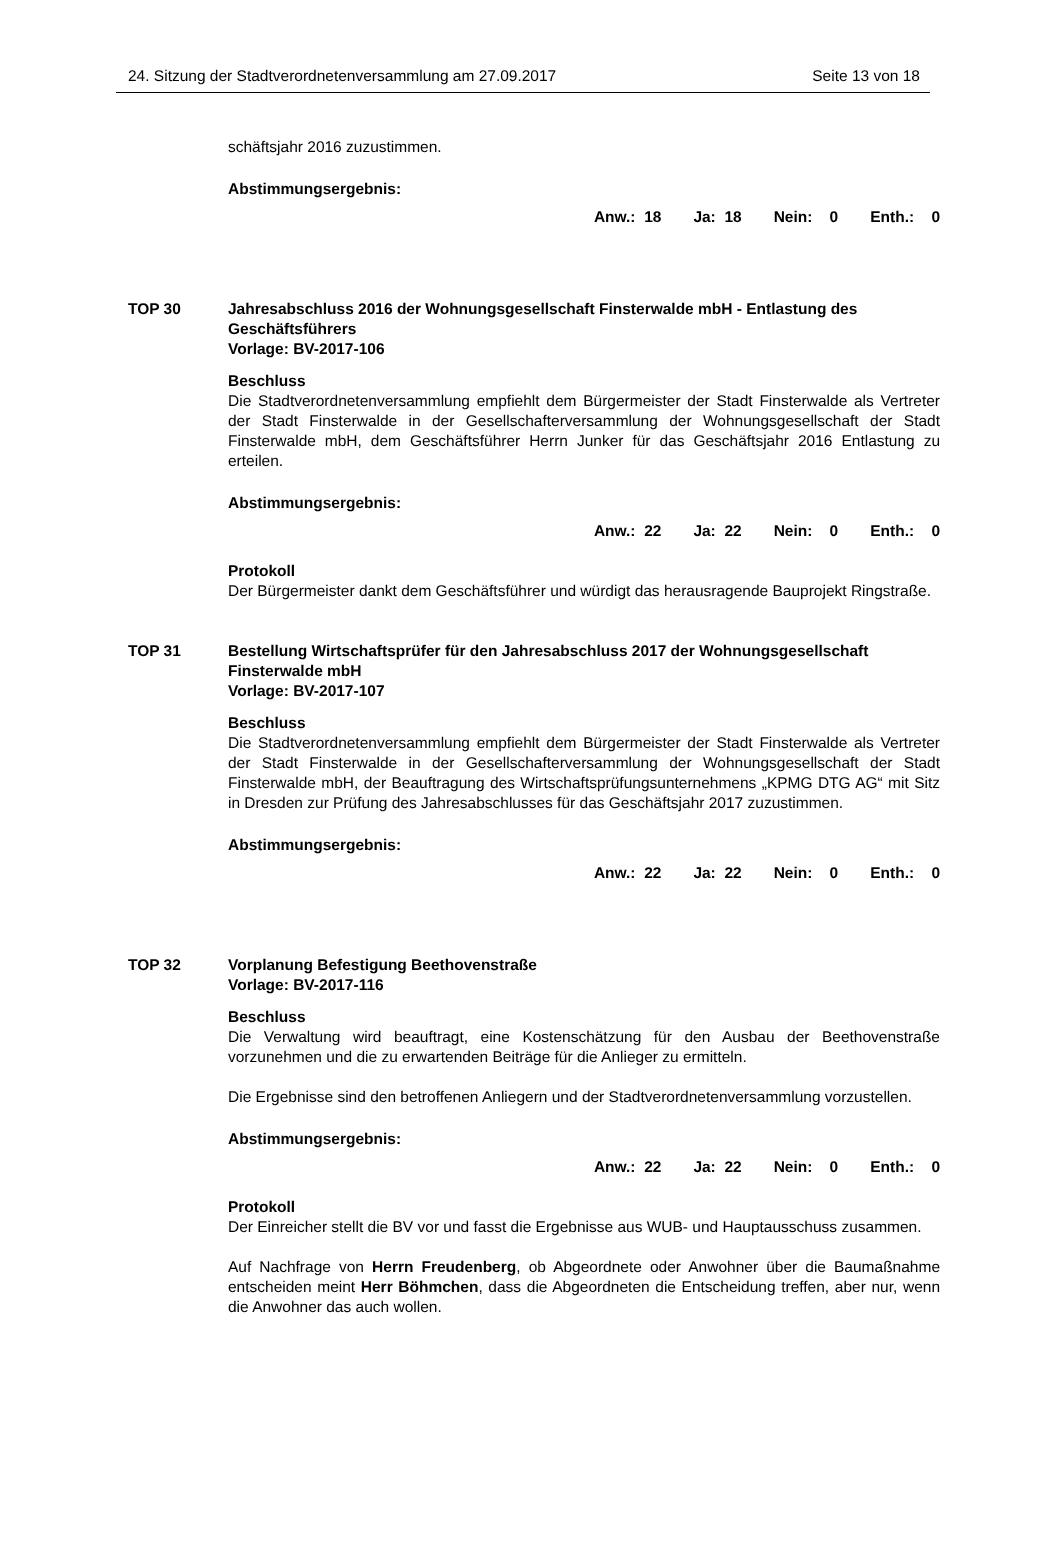24. Sitzung der Stadtverordnetenversammlung am 27.09.2017 Seite 13 von 18
schäftsjahr 2016 zuzustimmen.
Abstimmungsergebnis:
Anw.: 18 Ja: 18 Nein: 0 Enth.: 0
TOP 30 Jahresabschluss 2016 der Wohnungsgesellschaft Finsterwalde mbH - Entlastung des Geschäftsführers
Vorlage: BV-2017-106
Beschluss
Die Stadtverordnetenversammlung empfiehlt dem Bürgermeister der Stadt Finsterwalde als Vertreter der Stadt Finsterwalde in der Gesellschafterversammlung der Wohnungsgesellschaft der Stadt Finsterwalde mbH, dem Geschäftsführer Herrn Junker für das Geschäftsjahr 2016 Entlastung zu erteilen.
Abstimmungsergebnis:
Anw.: 22 Ja: 22 Nein: 0 Enth.: 0
Protokoll
Der Bürgermeister dankt dem Geschäftsführer und würdigt das herausragende Bauprojekt Ringstraße.
TOP 31 Bestellung Wirtschaftsprüfer für den Jahresabschluss 2017 der Wohnungsgesellschaft Finsterwalde mbH
Vorlage: BV-2017-107
Beschluss
Die Stadtverordnetenversammlung empfiehlt dem Bürgermeister der Stadt Finsterwalde als Vertreter der Stadt Finsterwalde in der Gesellschafterversammlung der Wohnungsgesellschaft der Stadt Finsterwalde mbH, der Beauftragung des Wirtschaftsprüfungsunternehmens „KPMG DTG AG“ mit Sitz in Dresden zur Prüfung des Jahresabschlusses für das Geschäftsjahr 2017 zuzustimmen.
Abstimmungsergebnis:
Anw.: 22 Ja: 22 Nein: 0 Enth.: 0
TOP 32 Vorplanung Befestigung Beethovenstraße
Vorlage: BV-2017-116
Beschluss
Die Verwaltung wird beauftragt, eine Kostenschätzung für den Ausbau der Beethovenstraße vorzunehmen und die zu erwartenden Beiträge für die Anlieger zu ermitteln.
Die Ergebnisse sind den betroffenen Anliegern und der Stadtverordnetenversammlung vorzustellen.
Abstimmungsergebnis:
Anw.: 22 Ja: 22 Nein: 0 Enth.: 0
Protokoll
Der Einreicher stellt die BV vor und fasst die Ergebnisse aus WUB- und Hauptausschuss zusammen.
Auf Nachfrage von Herrn Freudenberg, ob Abgeordnete oder Anwohner über die Baumaßnahme entscheiden meint Herr Böhmchen, dass die Abgeordneten die Entscheidung treffen, aber nur, wenn die Anwohner das auch wollen.